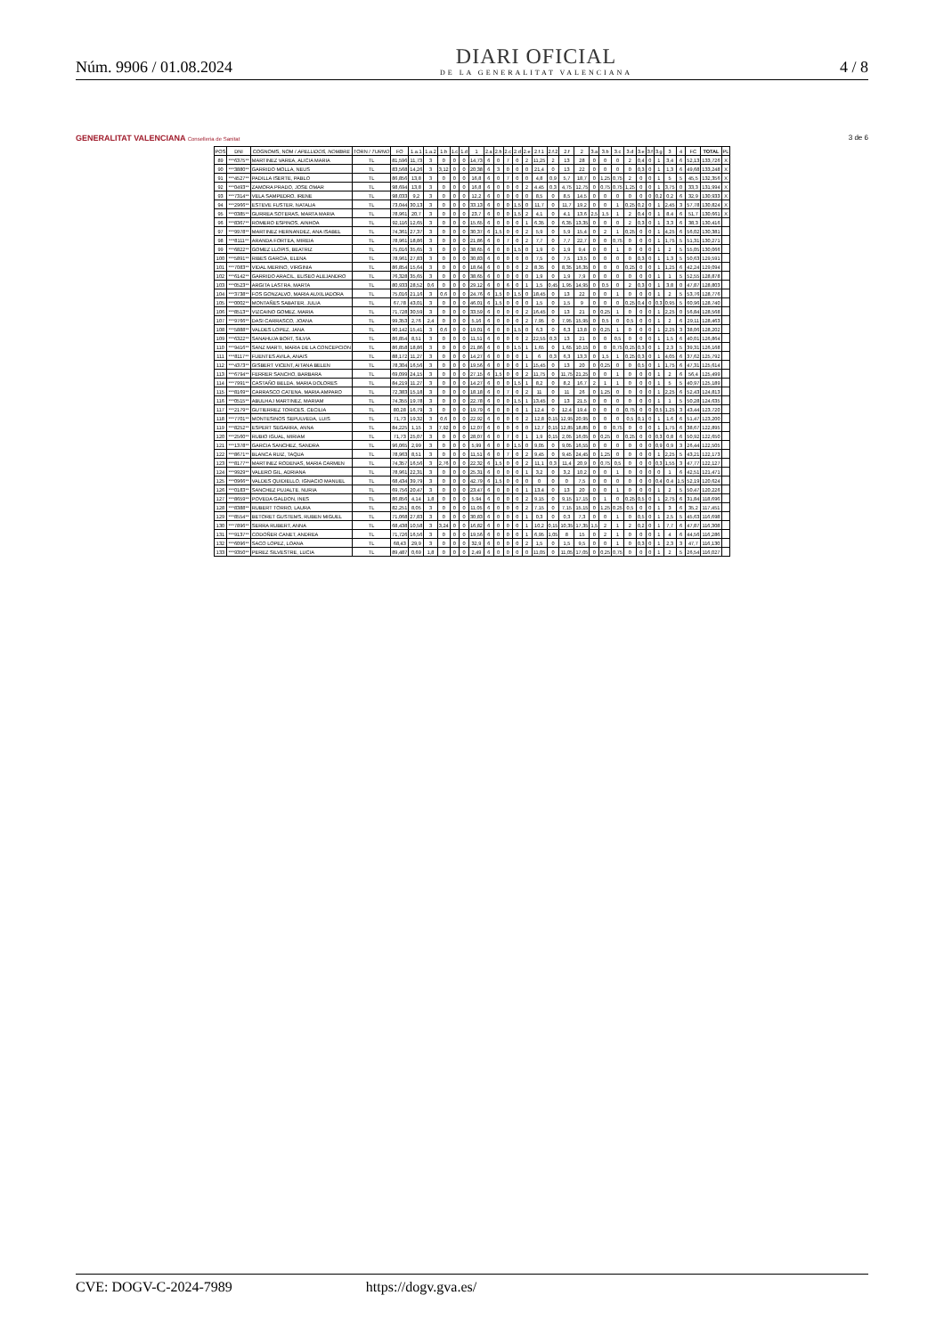Núm. 9906 / 01.08.2024
DIARI OFICIAL
DE LA GENERALITAT VALENCIANA
4 / 8
GENERALITAT VALENCIANA Conselleria de Sanitat
3 de 6
| POS | DNI | COGNOMS, NOM / APELLIDOS, NOMBRE | TORN / TURNO | FO | 1.a.1 | 1.a.2 | 1.b | 1.c | 1.d | 1 | 2.a | 2.b | 2.c | 2.d | 2.e | 2.f.1 | 2.f.2 | 2.f | 2 | 3.a | 3.b | 3.c | 3.d | 3.e | 3.f | 3.g | 3 | 4 | FC | TOTAL | PL |
| --- | --- | --- | --- | --- | --- | --- | --- | --- | --- | --- | --- | --- | --- | --- | --- | --- | --- | --- | --- | --- | --- | --- | --- | --- | --- | --- | --- | --- | --- | --- | --- |
| 89 | ***6375** | MARTINEZ VAREA, ALICIA MARIA | TL | 81,596 | 11,73 | 3 | 0 | 0 | 0 | 14,73 | 6 | 0 | 7 | 0 | 2 | 11,25 | 2 | 13 | 28 | 0 | 0 | 0 | 2 | 0,4 | 0 | 1 | 3,4 | 6 | 52,13 | 133,726 | X |
| 90 | ***3880** | GARRIDO MOLLA, NEUS | TL | 83,568 | 14,26 | 3 | 3,12 | 0 | 0 | 20,38 | 6 | 3 | 0 | 0 | 0 | 21,4 | 0 | 13 | 22 | 0 | 0 | 0 | 0 | 0,3 | 0 | 1 | 1,3 | 6 | 49,68 | 133,248 | X |
| 91 | ***4527** | PADILLA ISERTE, PABLO | TL | 86,856 | 13,8 | 3 | 0 | 0 | 0 | 16,8 | 6 | 0 | 7 | 0 | 0 | 4,8 | 0,9 | 5,7 | 18,7 | 0 | 1,25 | 0,75 | 2 | 0 | 0 | 1 | 5 | 5 | 45,5 | 132,356 | X |
| 92 | ***0493** | ZAMORA PRADO, JOSE OMAR | TL | 98,694 | 13,8 | 3 | 0 | 0 | 0 | 16,8 | 6 | 0 | 0 | 0 | 2 | 4,45 | 0,3 | 4,75 | 12,75 | 0 | 0,75 | 0,75 | 1,25 | 0 | 0 | 1 | 3,75 | 0 | 33,3 | 131,994 | X |
| 93 | ***7314** | VELA SAMPEDRO, IRENE | TL | 98,033 | 9,2 | 3 | 0 | 0 | 0 | 12,2 | 6 | 0 | 0 | 0 | 0 | 8,5 | 0 | 8,5 | 14,5 | 0 | 0 | 0 | 0 | 0 | 0 | 0,2 | 0,2 | 6 | 32,9 | 130,933 | X |
| 94 | ***2966** | ESTEVE FUSTER, NATALIA | TL | 73,044 | 30,13 | 3 | 0 | 0 | 0 | 33,13 | 6 | 0 | 0 | 1,5 | 0 | 11,7 | 0 | 11,7 | 19,2 | 0 | 0 | 1 | 0,25 | 0,2 | 0 | 1 | 2,45 | 3 | 57,78 | 130,824 | X |
| 95 | ***0385** | GURREA SOTERAS, MARTA MARIA | TL | 78,961 | 20,7 | 3 | 0 | 0 | 0 | 23,7 | 6 | 0 | 0 | 1,5 | 2 | 4,1 | 0 | 4,1 | 13,6 | 2,5 | 1,5 | 1 | 2 | 0,4 | 0 | 1 | 8,4 | 6 | 51,7 | 130,661 | X |
| 96 | ***8367** | ROMERO ESPINOS, AINHOA | TL | 92,116 | 12,65 | 3 | 0 | 0 | 0 | 15,65 | 6 | 0 | 0 | 0 | 1 | 6,35 | 0 | 6,35 | 13,35 | 0 | 0 | 0 | 2 | 0,3 | 0 | 1 | 3,3 | 6 | 38,3 | 130,416 | |
| 97 | ***9978** | MARTINEZ HERNANDEZ, ANA ISABEL | TL | 74,361 | 27,37 | 3 | 0 | 0 | 0 | 30,37 | 6 | 1,5 | 0 | 0 | 2 | 5,9 | 0 | 5,9 | 15,4 | 0 | 2 | 1 | 0,25 | 0 | 0 | 1 | 4,25 | 6 | 56,02 | 130,381 | |
| 98 | ***8111** | ARANDA FORTEA, MIREIA | TL | 78,961 | 18,86 | 3 | 0 | 0 | 0 | 21,86 | 6 | 0 | 7 | 0 | 2 | 7,7 | 0 | 7,7 | 22,7 | 0 | 0 | 0,75 | 0 | 0 | 0 | 1 | 1,75 | 5 | 51,31 | 130,271 | |
| 99 | ***6822** | GOMEZ LLOPIS, BEATRIZ | TL | 75,016 | 35,65 | 3 | 0 | 0 | 0 | 38,65 | 6 | 0 | 0 | 1,5 | 0 | 1,9 | 0 | 1,9 | 9,4 | 0 | 0 | 1 | 0 | 0 | 0 | 1 | 2 | 5 | 55,05 | 130,066 | |
| 100 | ***5891** | RIBES GARCIA, ELENA | TL | 78,961 | 27,83 | 3 | 0 | 0 | 0 | 30,83 | 6 | 0 | 0 | 0 | 0 | 7,5 | 0 | 7,5 | 13,5 | 0 | 0 | 0 | 0 | 0,3 | 0 | 1 | 1,3 | 5 | 50,63 | 129,591 | |
| 101 | ***7083** | VIDAL MERINO, VIRGINIA | TL | 86,854 | 15,64 | 3 | 0 | 0 | 0 | 18,64 | 6 | 0 | 0 | 0 | 2 | 8,35 | 0 | 8,35 | 16,35 | 0 | 0 | 0 | 0,25 | 0 | 0 | 1 | 1,25 | 6 | 42,24 | 129,094 | |
| 102 | ***6142** | GARRIDO ARACIL, ELISEO ALEJANDRO | TL | 76,328 | 35,65 | 3 | 0 | 0 | 0 | 38,65 | 6 | 0 | 0 | 0 | 0 | 1,9 | 0 | 1,9 | 7,9 | 0 | 0 | 0 | 0 | 0 | 0 | 1 | 1 | 5 | 52,55 | 128,878 | |
| 103 | ***0523** | ARGITA LASTRA, MARTA | TL | 80,933 | 28,52 | 0,6 | 0 | 0 | 0 | 29,12 | 6 | 0 | 6 | 0 | 1 | 1,5 | 0,45 | 1,95 | 14,95 | 0 | 0,5 | 0 | 2 | 0,3 | 0 | 1 | 3,8 | 0 | 47,87 | 128,803 | |
| 104 | ***3738** | FOS GONZALVO, MARIA AUXILIADORA | TL | 75,016 | 21,16 | 3 | 0,6 | 0 | 0 | 24,76 | 6 | 1,5 | 0 | 1,5 | 0 | 18,45 | 0 | 13 | 22 | 0 | 0 | 1 | 0 | 0 | 0 | 1 | 2 | 5 | 53,76 | 128,776 | |
| 105 | ***0002** | MONTAÑES SABATER, JULIA | TL | 67,78 | 43,01 | 3 | 0 | 0 | 0 | 46,01 | 6 | 1,5 | 0 | 0 | 0 | 1,5 | 0 | 1,5 | 9 | 0 | 0 | 0 | 0,25 | 0,4 | 0 | 0,3 | 0,95 | 5 | 60,96 | 128,740 | |
| 106 | ***8513** | VIZCAINO GOMEZ, MARIA | TL | 71,728 | 30,59 | 3 | 0 | 0 | 0 | 33,59 | 6 | 0 | 0 | 0 | 2 | 16,45 | 0 | 13 | 21 | 0 | 0,25 | 1 | 0 | 0 | 0 | 1 | 2,25 | 0 | 56,84 | 128,568 | |
| 107 | ***9766** | DASI CARRASCO, JOANA | TL | 99,353 | 2,76 | 2,4 | 0 | 0 | 0 | 5,16 | 6 | 0 | 0 | 0 | 2 | 7,95 | 0 | 7,95 | 15,95 | 0 | 0,5 | 0 | 0,5 | 0 | 0 | 1 | 2 | 6 | 29,11 | 128,463 | |
| 108 | ***5888** | VALDES LOPEZ, JANA | TL | 90,142 | 15,41 | 3 | 0,6 | 0 | 0 | 19,01 | 6 | 0 | 0 | 1,5 | 0 | 6,3 | 0 | 6,3 | 13,8 | 0 | 0,25 | 1 | 0 | 0 | 0 | 1 | 2,25 | 3 | 38,06 | 128,202 | |
| 109 | ***6322** | SANAHUJA BORT, SILVIA | TL | 86,854 | 8,51 | 3 | 0 | 0 | 0 | 11,51 | 6 | 0 | 0 | 0 | 2 | 22,55 | 0,3 | 13 | 21 | 0 | 0 | 0,5 | 0 | 0 | 0 | 1 | 1,5 | 6 | 40,01 | 126,864 | |
| 110 | ***9416** | SANZ MARTI, MARIA DE LA CONCEPCION | TL | 86,858 | 18,86 | 3 | 0 | 0 | 0 | 21,86 | 6 | 0 | 0 | 1,5 | 1 | 1,65 | 0 | 1,65 | 10,15 | 0 | 0 | 0,75 | 0,25 | 0,3 | 0 | 1 | 2,3 | 5 | 39,31 | 126,168 | |
| 111 | ***8117** | FUENTES AVILA, ANAIS | TL | 88,172 | 11,27 | 3 | 0 | 0 | 0 | 14,27 | 6 | 0 | 0 | 0 | 1 | 6 | 0,3 | 6,3 | 13,3 | 0 | 1,5 | 1 | 0,25 | 0,3 | 0 | 1 | 4,05 | 6 | 37,62 | 125,792 | |
| 112 | ***4373** | GISBERT VICENT, AITANA BELEN | TL | 78,304 | 16,56 | 3 | 0 | 0 | 0 | 19,56 | 6 | 0 | 0 | 0 | 1 | 15,45 | 0 | 13 | 20 | 0 | 0,25 | 0 | 0 | 0,5 | 0 | 1 | 1,75 | 6 | 47,31 | 125,614 | |
| 113 | ***6794** | FERRER SANCHO, BARBARA | TL | 69,099 | 24,15 | 3 | 0 | 0 | 0 | 27,15 | 6 | 1,5 | 0 | 0 | 2 | 11,75 | 0 | 11,75 | 21,25 | 0 | 0 | 1 | 0 | 0 | 0 | 1 | 2 | 6 | 56,4 | 125,499 | |
| 114 | ***7991** | CASTAÑO BELDA, MARIA DOLORES | TL | 84,219 | 11,27 | 3 | 0 | 0 | 0 | 14,27 | 6 | 0 | 0 | 1,5 | 1 | 8,2 | 0 | 8,2 | 16,7 | 2 | 1 | 1 | 0 | 0 | 0 | 1 | 5 | 5 | 40,97 | 125,189 | |
| 115 | ***8169** | CARRASCO CATENA, MARIA AMPARO | TL | 72,383 | 15,18 | 3 | 0 | 0 | 0 | 18,18 | 6 | 0 | 7 | 0 | 2 | 11 | 0 | 11 | 26 | 0 | 1,25 | 0 | 0 | 0 | 0 | 1 | 2,25 | 6 | 52,43 | 124,813 | |
| 116 | ***0515** | ABULHAJ MARTINEZ, MARIAM | TL | 74,355 | 19,78 | 3 | 0 | 0 | 0 | 22,78 | 6 | 0 | 0 | 1,5 | 1 | 13,45 | 0 | 13 | 21,5 | 0 | 0 | 0 | 0 | 0 | 0 | 1 | 1 | 5 | 50,28 | 124,635 | |
| 117 | ***2179** | GUTIERREZ TORICES, CECILIA | TL | 80,28 | 16,79 | 3 | 0 | 0 | 0 | 19,79 | 6 | 0 | 0 | 0 | 1 | 12,4 | 0 | 12,4 | 19,4 | 0 | 0 | 0 | 0,75 | 0 | 0 | 0,5 | 1,25 | 3 | 43,44 | 123,720 | |
| 118 | ***7701** | MONTESINOS SEPULVEDA, LUIS | TL | 71,73 | 19,32 | 3 | 0,6 | 0 | 0 | 22,92 | 6 | 0 | 0 | 0 | 2 | 12,8 | 0,15 | 12,95 | 20,95 | 0 | 0 | 0 | 0,5 | 0,1 | 0 | 1 | 1,6 | 6 | 51,47 | 123,200 | |
| 119 | ***8252** | ESPERT SEGARRA, ANNA | TL | 84,225 | 1,15 | 3 | 7,92 | 0 | 0 | 12,07 | 6 | 0 | 0 | 0 | 0 | 12,7 | 0,15 | 12,85 | 18,85 | 0 | 0 | 0,75 | 0 | 0 | 0 | 1 | 1,75 | 6 | 38,67 | 122,895 | |
| 120 | ***2560** | RUBIO IGUAL, MIRIAM | TL | 71,73 | 25,07 | 3 | 0 | 0 | 0 | 28,07 | 6 | 0 | 7 | 0 | 1 | 1,9 | 0,15 | 2,05 | 16,05 | 0 | 0,25 | 0 | 0,25 | 0 | 0 | 0,3 | 0,8 | 6 | 50,92 | 122,650 | |
| 121 | ***1378** | GARCIA SANCHEZ, SANDRA | TL | 96,065 | 2,99 | 3 | 0 | 0 | 0 | 5,99 | 6 | 0 | 0 | 1,5 | 0 | 9,05 | 0 | 9,05 | 16,55 | 0 | 0 | 0 | 0 | 0 | 0 | 0,9 | 0,9 | 3 | 26,44 | 122,505 | |
| 122 | ***8671** | BLANCA RUIZ, TAQUA | TL | 78,963 | 8,51 | 3 | 0 | 0 | 0 | 11,51 | 6 | 0 | 7 | 0 | 2 | 9,45 | 0 | 9,45 | 24,45 | 0 | 1,25 | 0 | 0 | 0 | 0 | 1 | 2,25 | 5 | 43,21 | 122,173 | |
| 123 | ***8177** | MARTINEZ RODENAS, MARIA CARMEN | TL | 74,357 | 16,56 | 3 | 2,76 | 0 | 0 | 22,32 | 6 | 1,5 | 0 | 0 | 2 | 11,1 | 0,3 | 11,4 | 20,9 | 0 | 0,75 | 0,5 | 0 | 0 | 0 | 0,3 | 1,55 | 3 | 47,77 | 122,127 | |
| 124 | ***9929** | VALERO GIL, ADRIANA | TL | 78,961 | 22,31 | 3 | 0 | 0 | 0 | 25,31 | 6 | 0 | 0 | 0 | 1 | 3,2 | 0 | 3,2 | 10,2 | 0 | 0 | 1 | 0 | 0 | 0 | 0 | 1 | 6 | 42,51 | 121,471 | |
| 125 | ***0966** | VALDES QUIDIELLO, IGNACIO MANUEL | TL | 68,434 | 39,79 | 3 | 0 | 0 | 0 | 42,79 | 6 | 1,5 | 0 | 0 | 0 | 0 | 0 | 0 | 7,5 | 0 | 0 | 0 | 0 | 0 | 0 | 0,4 | 0,4 | 1,5 | 52,19 | 120,624 | |
| 126 | ***0183** | SANCHEZ PUJALTE, NURIA | TL | 69,756 | 20,47 | 3 | 0 | 0 | 0 | 23,47 | 6 | 0 | 0 | 0 | 1 | 13,4 | 0 | 13 | 20 | 0 | 0 | 1 | 0 | 0 | 0 | 1 | 2 | 5 | 50,47 | 120,226 | |
| 127 | ***8659** | POVEDA GALDON, INES | TL | 86,856 | 4,14 | 1,8 | 0 | 0 | 0 | 5,94 | 6 | 0 | 0 | 0 | 2 | 9,15 | 0 | 9,15 | 17,15 | 0 | 1 | 0 | 0,25 | 0,5 | 0 | 1 | 2,75 | 6 | 31,84 | 118,696 | |
| 128 | ***8388** | RUBERT TORRO, LAURA | TL | 82,251 | 8,05 | 3 | 0 | 0 | 0 | 11,05 | 6 | 0 | 0 | 0 | 2 | 7,15 | 0 | 7,15 | 15,15 | 0 | 1,25 | 0,25 | 0,5 | 0 | 0 | 1 | 3 | 6 | 35,2 | 117,451 | |
| 129 | ***8554** | BETORET GUSTEMS, RUBEN MIGUEL | TL | 71,068 | 27,83 | 3 | 0 | 0 | 0 | 30,83 | 6 | 0 | 0 | 0 | 1 | 0,3 | 0 | 0,3 | 7,3 | 0 | 0 | 1 | 0 | 0,5 | 0 | 1 | 2,5 | 5 | 45,63 | 116,698 | |
| 130 | ***7896** | SERRA RUBERT, ANNA | TL | 68,438 | 10,58 | 3 | 3,24 | 0 | 0 | 16,82 | 6 | 0 | 0 | 0 | 1 | 10,2 | 0,15 | 10,35 | 17,35 | 1,5 | 2 | 1 | 2 | 0,2 | 0 | 1 | 7,7 | 6 | 47,87 | 116,308 | |
| 131 | ***9137** | CODOÑER CANET, ANDREA | TL | 71,726 | 16,56 | 3 | 0 | 0 | 0 | 19,56 | 6 | 0 | 0 | 0 | 1 | 6,95 | 1,05 | 8 | 15 | 0 | 2 | 1 | 0 | 0 | 0 | 1 | 4 | 6 | 44,56 | 116,286 | |
| 132 | ***6096** | SACO LOPEZ, LOANA | TL | 68,43 | 29,9 | 3 | 0 | 0 | 0 | 32,9 | 6 | 0 | 0 | 0 | 2 | 1,5 | 0 | 1,5 | 9,5 | 0 | 0 | 1 | 0 | 0,3 | 0 | 1 | 2,3 | 3 | 47,7 | 116,130 | |
| 133 | ***9350** | PEREZ SILVESTRE, LUCIA | TL | 89,487 | 0,69 | 1,8 | 0 | 0 | 0 | 2,49 | 6 | 0 | 0 | 0 | 0 | 11,05 | 0 | 11,05 | 17,05 | 0 | 0,25 | 0,75 | 0 | 0 | 0 | 1 | 2 | 5 | 26,54 | 116,027 | |
CVE: DOGV-C-2024-7989 https://dogv.gva.es/